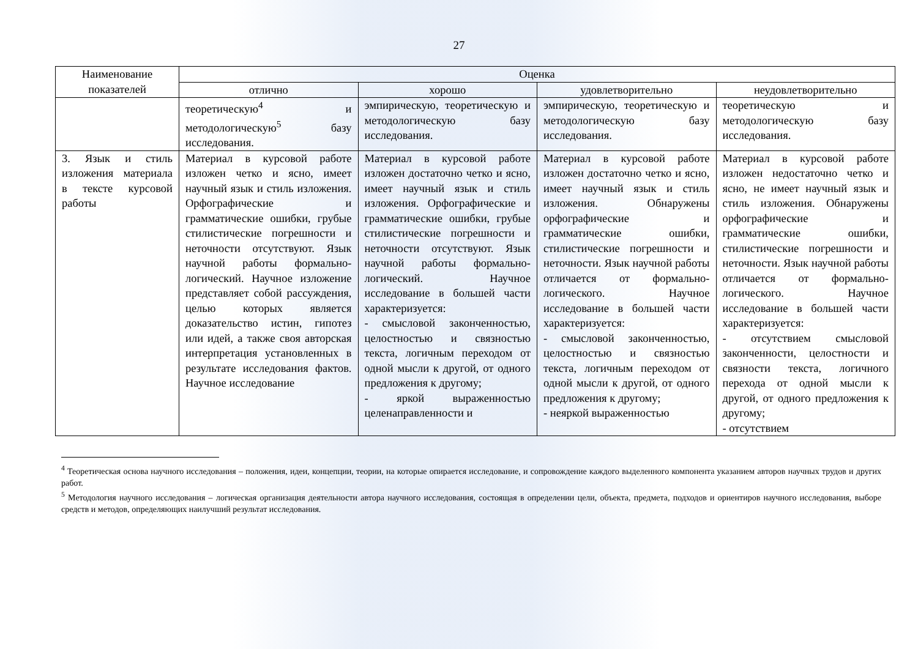27
| Наименование показателей | Оценка | | | |
| --- | --- | --- | --- | --- |
| | отлично | хорошо | удовлетворительно | неудовлетворительно |
| | теоретическую<sup>4</sup> и методологическую<sup>5</sup> базу исследования. | эмпирическую, теоретическую и методологическую базу исследования. | эмпирическую, теоретическую и методологическую базу исследования. | теоретическую и методологическую базу исследования. |
| 3. Язык и стиль изложения материала в тексте курсовой работы | Материал в курсовой работе изложен четко и ясно, имеет научный язык и стиль изложения. Орфографические и грамматические ошибки, грубые стилистические погрешности и неточности отсутствуют. Язык научной работы формально-логический. Научное изложение представляет собой рассуждения, целью которых является доказательство истин, гипотез или идей, а также своя авторская интерпретация установленных в результате исследования фактов. Научное исследование | Материал в курсовой работе изложен достаточно четко и ясно, имеет научный язык и стиль изложения. Орфографические и грамматические ошибки, грубые стилистические погрешности и неточности отсутствуют. Язык научной работы формально-логический. Научное исследование в большей части характеризуется: - смысловой законченностью, целостностью и связностью текста, логичным переходом от одной мысли к другой, от одного предложения к другому; - яркой выраженностью целенаправленности и | Материал в курсовой работе изложен достаточно четко и ясно, имеет научный язык и стиль изложения. Обнаружены орфографические и грамматические ошибки, стилистические погрешности и неточности. Язык научной работы отличается от формально-логического. Научное исследование в большей части характеризуется: - смысловой законченностью, целостностью и связностью текста, логичным переходом от одной мысли к другой, от одного предложения к другому; - неяркой выраженностью | Материал в курсовой работе изложен недостаточно четко и ясно, не имеет научный язык и стиль изложения. Обнаружены орфографические и грамматические ошибки, стилистические погрешности и неточности. Язык научной работы отличается от формально-логического. Научное исследование в большей части характеризуется: - отсутствием смысловой законченности, целостности и связности текста, логичного перехода от одной мысли к другой, от одного предложения к другому; - отсутствием |
<sup>4</sup> Теоретическая основа научного исследования – положения, идеи, концепции, теории, на которые опирается исследование, и сопровождение каждого выделенного компонента указанием авторов научных трудов и других работ.
<sup>5</sup> Методология научного исследования – логическая организация деятельности автора научного исследования, состоящая в определении цели, объекта, предмета, подходов и ориентиров научного исследования, выборе средств и методов, определяющих наилучший результат исследования.